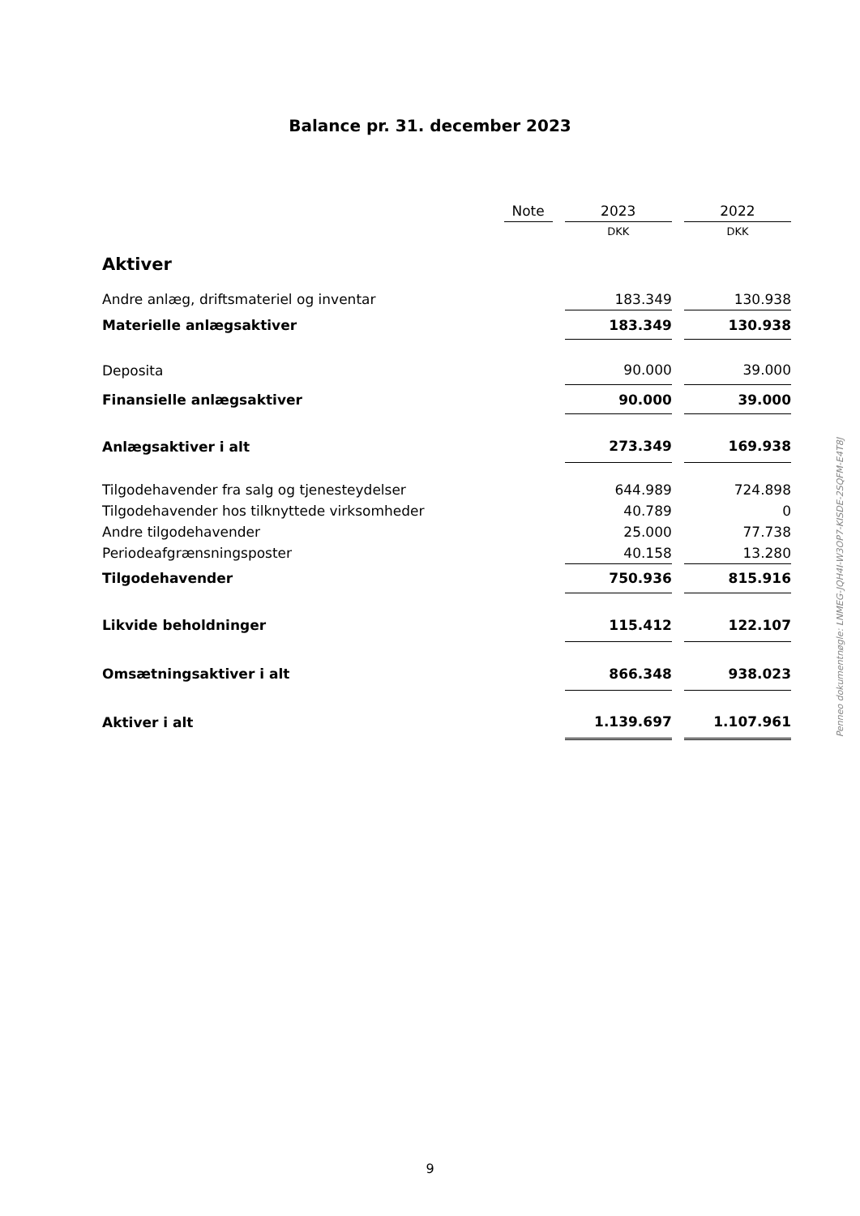Balance pr. 31. december 2023
| | Note | | 2023 | | 2022 |
| | | | DKK | | DKK |
| Aktiver | | | | | |
| Andre anlæg, driftsmateriel og inventar | | | 183.349 | | 130.938 |
| Materielle anlægsaktiver | | | 183.349 | | 130.938 |
| Deposita | | | 90.000 | | 39.000 |
| Finansielle anlægsaktiver | | | 90.000 | | 39.000 |
| Anlægsaktiver i alt | | | 273.349 | | 169.938 |
| Tilgodehavender fra salg og tjenesteydelser | | | 644.989 | | 724.898 |
| Tilgodehavender hos tilknyttede virksomheder | | | 40.789 | | 0 |
| Andre tilgodehavender | | | 25.000 | | 77.738 |
| Periodeafgrænsningsposter | | | 40.158 | | 13.280 |
| Tilgodehavender | | | 750.936 | | 815.916 |
| Likvide beholdninger | | | 115.412 | | 122.107 |
| Omsætningsaktiver i alt | | | 866.348 | | 938.023 |
| Aktiver i alt | | | 1.139.697 | | 1.107.961 |
Penneo dokumentnøgle: LNMEG-JQH4I-W3OP7-KISDE-2SQFM-E4T8J
9